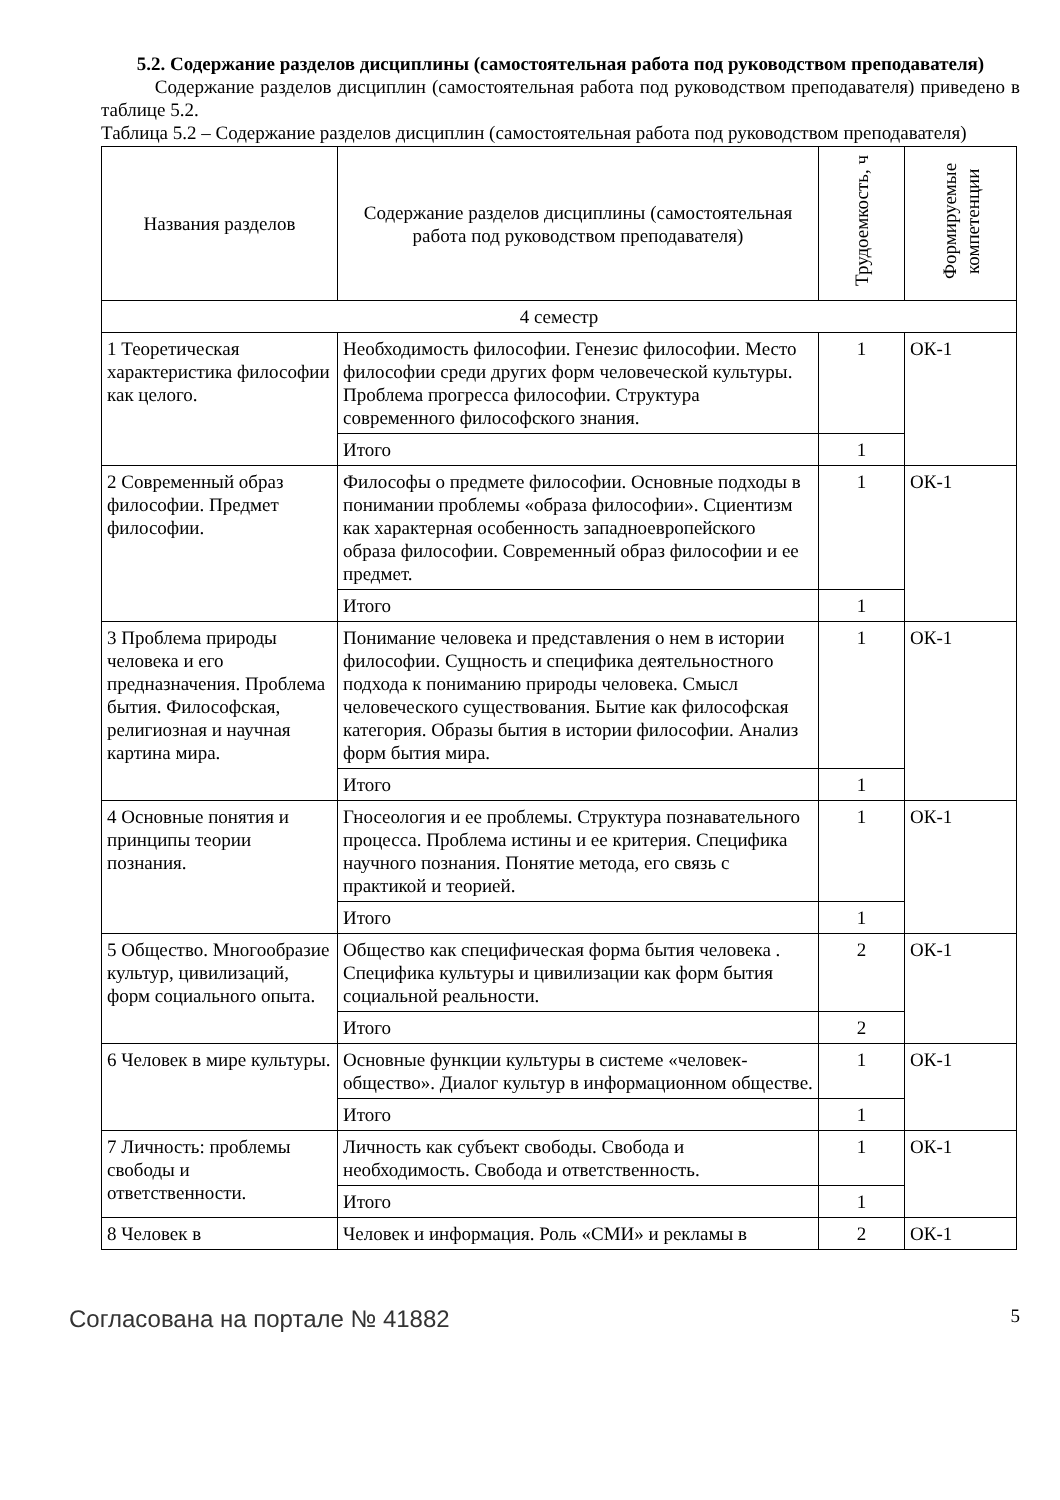5.2. Содержание разделов дисциплины (самостоятельная работа под руководством преподавателя)
Содержание разделов дисциплин (самостоятельная работа под руководством преподавателя) приведено в таблице 5.2.
Таблица 5.2 – Содержание разделов дисциплин (самостоятельная работа под руководством преподавателя)
| Названия разделов | Содержание разделов дисциплины (самостоятельная работа под руководством преподавателя) | Трудоемкость, ч | Формируемые компетенции |
| --- | --- | --- | --- |
| 4 семестр | | | |
| 1 Теоретическая характеристика философии как целого. | Необходимость философии. Генезис философии. Место философии среди других форм человеческой культуры. Проблема прогресса философии. Структура современного философского знания. | 1 | ОК-1 |
| | Итого | 1 | |
| 2 Современный образ философии. Предмет философии. | Философы о предмете философии. Основные подходы в понимании проблемы «образа философии». Сциентизм как характерная особенность западноевропейского образа философии. Современный образ философии и ее предмет. | 1 | ОК-1 |
| | Итого | 1 | |
| 3 Проблема природы человека и его предназначения. Проблема бытия. Философская, религиозная и научная картина мира. | Понимание человека и представления о нем в истории философии. Сущность и специфика деятельностного подхода к пониманию природы человека. Смысл человеческого существования. Бытие как философская категория. Образы бытия в истории философии. Анализ форм бытия мира. | 1 | ОК-1 |
| | Итого | 1 | |
| 4 Основные понятия и принципы теории познания. | Гносеология и ее проблемы. Структура познавательного процесса. Проблема истины и ее критерия. Специфика научного познания. Понятие метода, его связь с практикой и теорией. | 1 | ОК-1 |
| | Итого | 1 | |
| 5 Общество. Многообразие культур, цивилизаций, форм социального опыта. | Общество как специфическая форма бытия человека . Специфика культуры и цивилизации как форм бытия социальной реальности. | 2 | ОК-1 |
| | Итого | 2 | |
| 6 Человек в мире культуры. | Основные функции культуры в системе «человек-общество». Диалог культур в информационном обществе. | 1 | ОК-1 |
| | Итого | 1 | |
| 7 Личность: проблемы свободы и ответственности. | Личность как субъект свободы. Свобода и необходимость. Свобода и ответственность. | 1 | ОК-1 |
| | Итого | 1 | |
| 8 Человек в | Человек и информация. Роль «СМИ» и рекламы в | 2 | ОК-1 |
Согласована на портале № 41882 5